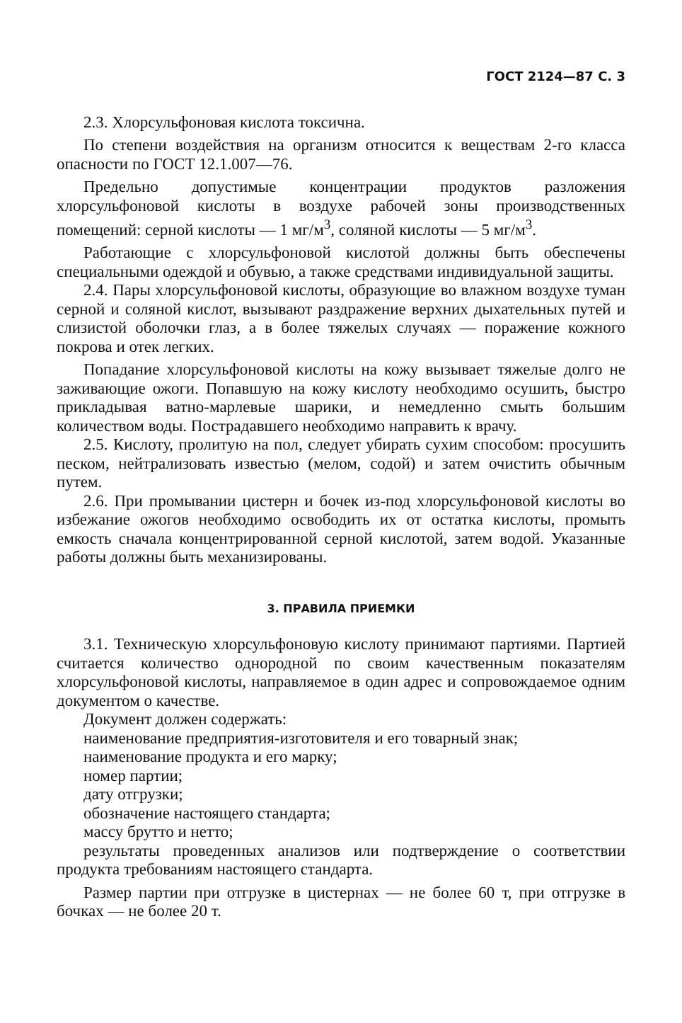ГОСТ 2124—87 С. 3
2.3. Хлорсульфоновая кислота токсична.
По степени воздействия на организм относится к веществам 2-го класса опасности по ГОСТ 12.1.007—76.
Предельно допустимые концентрации продуктов разложения хлорсульфоновой кислоты в воздухе рабочей зоны производственных помещений: серной кислоты — 1 мг/м<sup>3</sup>, соляной кислоты — 5 мг/м<sup>3</sup>.
Работающие с хлорсульфоновой кислотой должны быть обеспечены специальными одеждой и обувью, а также средствами индивидуальной защиты.
2.4. Пары хлорсульфоновой кислоты, образующие во влажном воздухе туман серной и соляной кислот, вызывают раздражение верхних дыхательных путей и слизистой оболочки глаз, а в более тяжелых случаях — поражение кожного покрова и отек легких.
Попадание хлорсульфоновой кислоты на кожу вызывает тяжелые долго не заживающие ожоги. Попавшую на кожу кислоту необходимо осушить, быстро прикладывая ватно-марлевые шарики, и немедленно смыть большим количеством воды. Пострадавшего необходимо направить к врачу.
2.5. Кислоту, пролитую на пол, следует убирать сухим способом: просушить песком, нейтрализовать известью (мелом, содой) и затем очистить обычным путем.
2.6. При промывании цистерн и бочек из-под хлорсульфоновой кислоты во избежание ожогов необходимо освободить их от остатка кислоты, промыть емкость сначала концентрированной серной кислотой, затем водой. Указанные работы должны быть механизированы.
3. ПРАВИЛА ПРИЕМКИ
3.1. Техническую хлорсульфоновую кислоту принимают партиями. Партией считается количество однородной по своим качественным показателям хлорсульфоновой кислоты, направляемое в один адрес и сопровождаемое одним документом о качестве.
Документ должен содержать:
наименование предприятия-изготовителя и его товарный знак;
наименование продукта и его марку;
номер партии;
дату отгрузки;
обозначение настоящего стандарта;
массу брутто и нетто;
результаты проведенных анализов или подтверждение о соответствии продукта требованиям настоящего стандарта.
Размер партии при отгрузке в цистернах — не более 60 т, при отгрузке в бочках — не более 20 т.